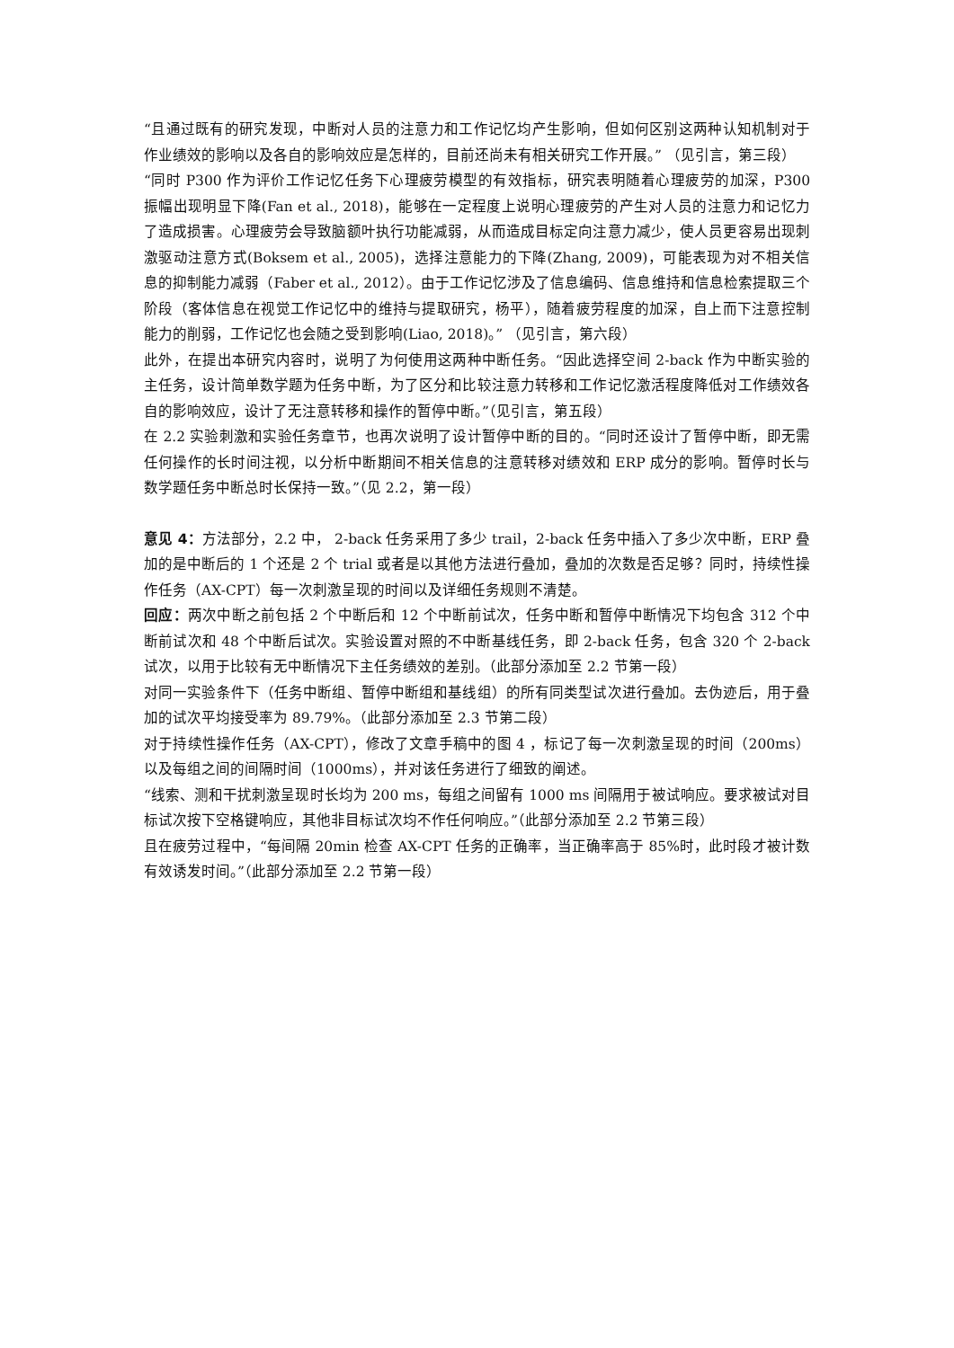“且通过既有的研究发现，中断对人员的注意力和工作记忆均产生影响，但如何区别这两种认知机制对于作业绩效的影响以及各自的影响效应是怎样的，目前还尚未有相关研究工作开展。” （见引言，第三段）
“同时 P300 作为评价工作记忆任务下心理疲劳模型的有效指标，研究表明随着心理疲劳的加深，P300 振幅出现明显下降(Fan et al., 2018)，能够在一定程度上说明心理疲劳的产生对人员的注意力和记忆力了造成损害。心理疲劳会导致脑额叶执行功能减弱，从而造成目标定向注意力减少，使人员更容易出现刺激驱动注意方式(Boksem et al., 2005)，选择注意能力的下降(Zhang, 2009)，可能表现为对不相关信息的抑制能力减弱（Faber et al., 2012）。由于工作记忆涉及了信息编码、信息维持和信息检索提取三个阶段（客体信息在视觉工作记忆中的维持与提取研究，杨平），随着疲劳程度的加深，自上而下注意控制能力的削弱，工作记忆也会随之受到影响(Liao, 2018)。” （见引言，第六段）
此外，在提出本研究内容时，说明了为何使用这两种中断任务。“因此选择空间 2-back 作为中断实验的主任务，设计简单数学题为任务中断，为了区分和比较注意力转移和工作记忆激活程度降低对工作绩效各自的影响效应，设计了无注意转移和操作的暂停中断。”（见引言，第五段）
在 2.2 实验刺激和实验任务章节，也再次说明了设计暂停中断的目的。“同时还设计了暂停中断，即无需任何操作的长时间注视，以分析中断期间不相关信息的注意转移对绩效和 ERP 成分的影响。暂停时长与数学题任务中断总时长保持一致。”（见 2.2，第一段）
意见 4：方法部分，2.2 中， 2-back 任务采用了多少 trail，2-back 任务中插入了多少次中断，ERP 叠加的是中断后的 1 个还是 2 个 trial 或者是以其他方法进行叠加，叠加的次数是否足够？同时，持续性操作任务（AX-CPT）每一次刺激呈现的时间以及详细任务规则不清楚。
回应：两次中断之前包括 2 个中断后和 12 个中断前试次，任务中断和暂停中断情况下均包含 312 个中断前试次和 48 个中断后试次。实验设置对照的不中断基线任务，即 2-back 任务，包含 320 个 2-back 试次，以用于比较有无中断情况下主任务绩效的差别。（此部分添加至 2.2 节第一段）
对同一实验条件下（任务中断组、暂停中断组和基线组）的所有同类型试次进行叠加。去伪迹后，用于叠加的试次平均接受率为 89.79%。（此部分添加至 2.3 节第二段）
对于持续性操作任务（AX-CPT），修改了文章手稿中的图 4 ，标记了每一次刺激呈现的时间（200ms）以及每组之间的间隔时间（1000ms），并对该任务进行了细致的阐述。
“线索、测和干扰刺激呈现时长均为 200 ms，每组之间留有 1000 ms 间隔用于被试响应。要求被试对目标试次按下空格键响应，其他非目标试次均不作任何响应。”（此部分添加至 2.2 节第三段）
且在疲劳过程中，“每间隔 20min 检查 AX-CPT 任务的正确率，当正确率高于 85%时，此时段才被计数有效诱发时间。”（此部分添加至 2.2 节第一段）